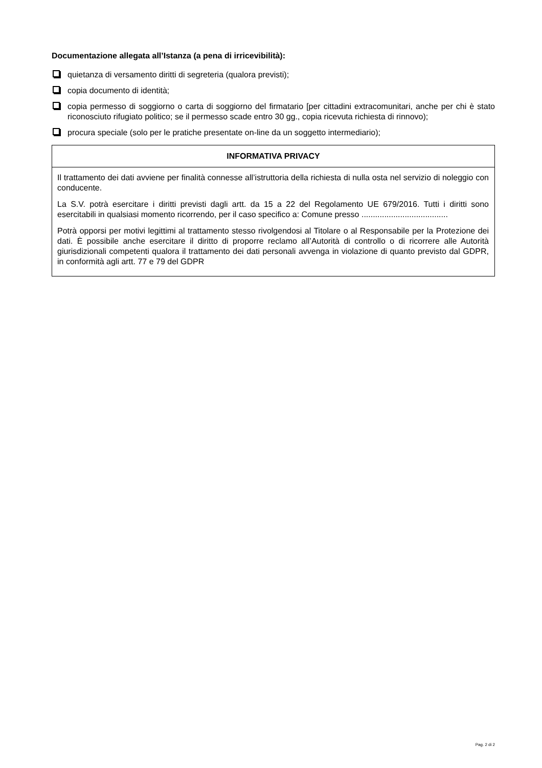Documentazione allegata all’Istanza (a pena di irricevibilità):
quietanza di versamento diritti di segreteria (qualora previsti);
copia documento di identità;
copia permesso di soggiorno o carta di soggiorno del firmatario [per cittadini extracomunitari, anche per chi è stato riconosciuto rifugiato politico; se il permesso scade entro 30 gg., copia ricevuta richiesta di rinnovo);
procura speciale (solo per le pratiche presentate on-line da un soggetto intermediario);
| INFORMATIVA PRIVACY |
| --- |
| Il trattamento dei dati avviene per finalità connesse all’istruttoria della richiesta di nulla osta nel servizio di noleggio con conducente. La S.V. potrà esercitare i diritti previsti dagli artt. da 15 a 22 del Regolamento UE 679/2016. Tutti i diritti sono esercitabili in qualsiasi momento ricorrendo, per il caso specifico a: Comune presso ...................................... Potrà opporsi per motivi legittimi al trattamento stesso rivolgendosi al Titolare o al Responsabile per la Protezione dei dati. È possibile anche esercitare il diritto di proporre reclamo all’Autorità di controllo o di ricorrere alle Autorità giurisdizionali competenti qualora il trattamento dei dati personali avvenga in violazione di quanto previsto dal GDPR, in conformità agli artt. 77 e 79 del GDPR |
Pag. 2 di 2